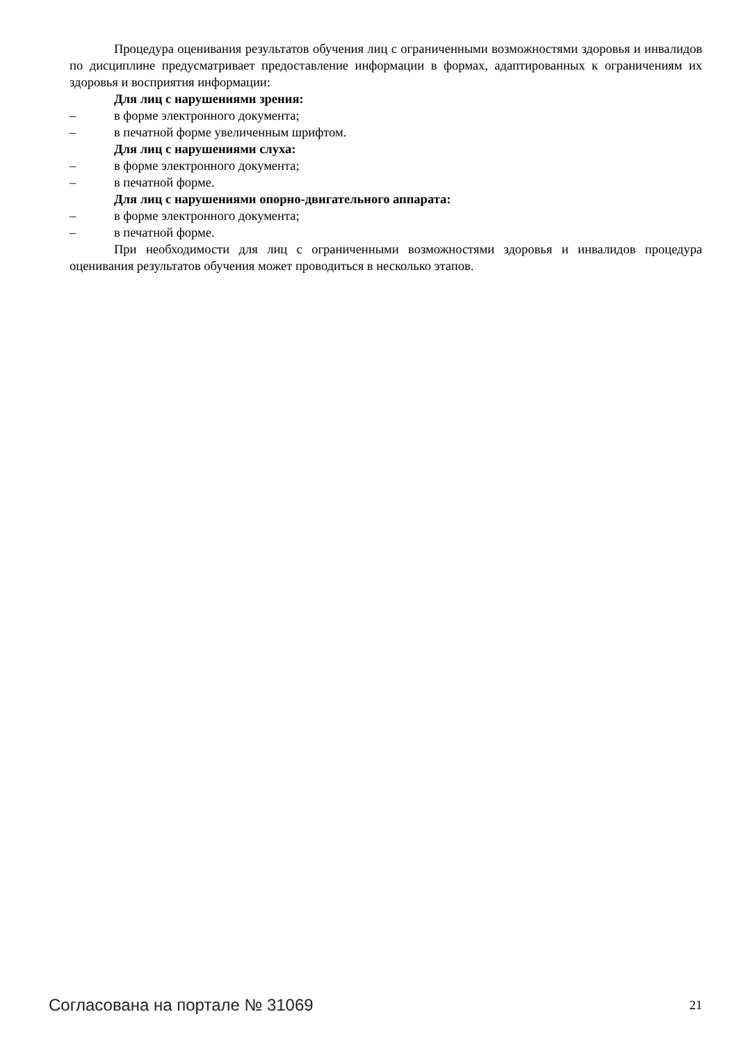Процедура оценивания результатов обучения лиц с ограниченными возможностями здоровья и инвалидов по дисциплине предусматривает предоставление информации в формах, адаптированных к ограничениям их здоровья и восприятия информации:
Для лиц с нарушениями зрения:
– в форме электронного документа;
– в печатной форме увеличенным шрифтом.
Для лиц с нарушениями слуха:
– в форме электронного документа;
– в печатной форме.
Для лиц с нарушениями опорно-двигательного аппарата:
– в форме электронного документа;
– в печатной форме.
При необходимости для лиц с ограниченными возможностями здоровья и инвалидов процедура оценивания результатов обучения может проводиться в несколько этапов.
Согласована на портале № 31069 21